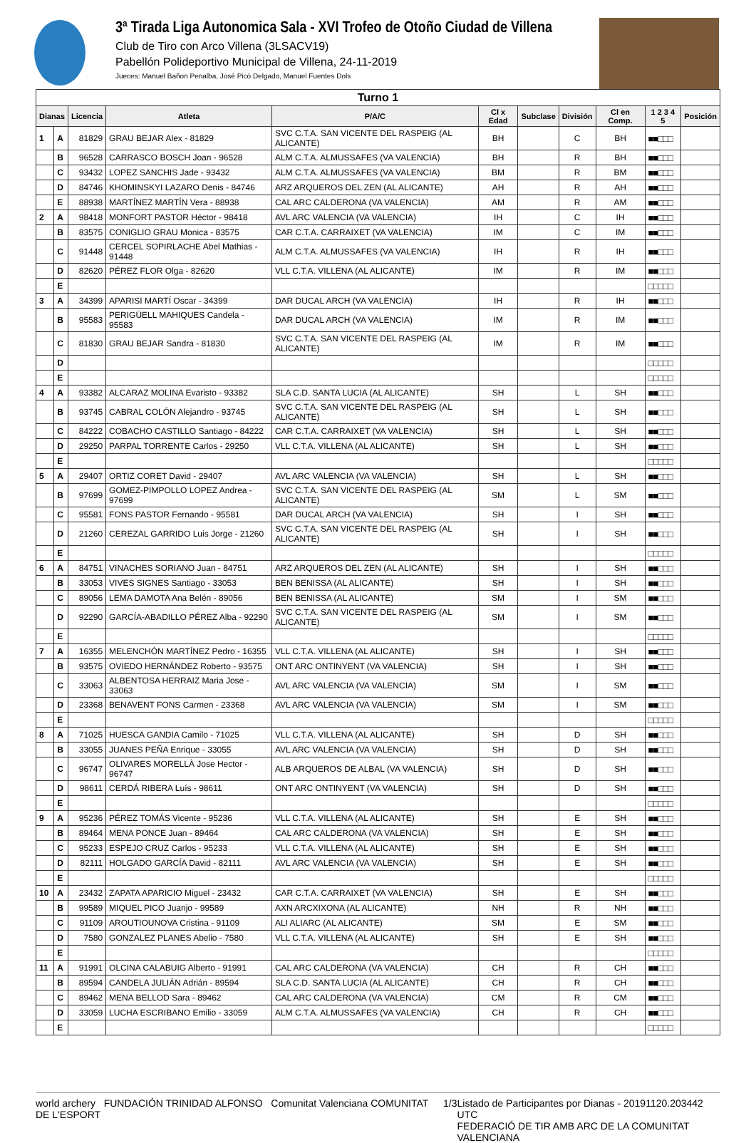3ª Tirada Liga Autonomica Sala - XVI Trofeo de Otoño Ciudad de Villena
Club de Tiro con Arco Villena (3LSACV19)
Pabellón Polideportivo Municipal de Villena, 24-11-2019
Jueces: Manuel Bañon Penalba, José Picó Delgado, Manuel Fuentes Dols
| Turno 1 | | | | | | | | | | |
| Dianas | | Licencia | Atleta | P/A/C | Cl x Edad | Subclase | División | Cl en Comp. | 1 2 3 4 5 | Posición |
| 1 | A | 81829 | GRAU BEJAR Alex - 81829 | SVC C.T.A. SAN VICENTE DEL RASPEIG (AL ALICANTE) | BH | | C | BH | ■■□□□ | |
| | B | 96528 | CARRASCO BOSCH Joan - 96528 | ALM C.T.A. ALMUSSAFES (VA VALENCIA) | BH | | R | BH | ■■□□□ | |
| | C | 93432 | LOPEZ SANCHIS Jade - 93432 | ALM C.T.A. ALMUSSAFES (VA VALENCIA) | BM | | R | BM | ■■□□□ | |
| | D | 84746 | KHOMINSKYI LAZARO Denis - 84746 | ARZ ARQUEROS DEL ZEN (AL ALICANTE) | AH | | R | AH | ■■□□□ | |
| | E | 88938 | MARTÍNEZ MARTÍN Vera - 88938 | CAL ARC CALDERONA (VA VALENCIA) | AM | | R | AM | ■■□□□ | |
| 2 | A | 98418 | MONFORT PASTOR Héctor - 98418 | AVL ARC VALENCIA (VA VALENCIA) | IH | | C | IH | ■■□□□ | |
| | B | 83575 | CONIGLIO GRAU Monica - 83575 | CAR C.T.A. CARRAIXET (VA VALENCIA) | IM | | C | IM | ■■□□□ | |
| | C | 91448 | CERCEL SOPIRLACHE Abel Mathias - 91448 | ALM C.T.A. ALMUSSAFES (VA VALENCIA) | IH | | R | IH | ■■□□□ | |
| | D | 82620 | PÉREZ FLOR Olga - 82620 | VLL C.T.A. VILLENA (AL ALICANTE) | IM | | R | IM | ■■□□□ | |
| | E | | | | | | | | □□□□□ | |
| 3 | A | 34399 | APARISI MARTÍ Oscar - 34399 | DAR DUCAL ARCH (VA VALENCIA) | IH | | R | IH | ■■□□□ | |
| | B | 95583 | PERIGÜELL MAHIQUES Candela - 95583 | DAR DUCAL ARCH (VA VALENCIA) | IM | | R | IM | ■■□□□ | |
| | C | 81830 | GRAU BEJAR Sandra - 81830 | SVC C.T.A. SAN VICENTE DEL RASPEIG (AL ALICANTE) | IM | | R | IM | ■■□□□ | |
| | D | | | | | | | | □□□□□ | |
| | E | | | | | | | | □□□□□ | |
| 4 | A | 93382 | ALCARAZ MOLINA Evaristo - 93382 | SLA C.D. SANTA LUCIA (AL ALICANTE) | SH | | L | SH | ■■□□□ | |
| | B | 93745 | CABRAL COLÓN Alejandro - 93745 | SVC C.T.A. SAN VICENTE DEL RASPEIG (AL ALICANTE) | SH | | L | SH | ■■□□□ | |
| | C | 84222 | COBACHO CASTILLO Santiago - 84222 | CAR C.T.A. CARRAIXET (VA VALENCIA) | SH | | L | SH | ■■□□□ | |
| | D | 29250 | PARPAL TORRENTE Carlos - 29250 | VLL C.T.A. VILLENA (AL ALICANTE) | SH | | L | SH | ■■□□□ | |
| | E | | | | | | | | □□□□□ | |
| 5 | A | 29407 | ORTIZ CORET David - 29407 | AVL ARC VALENCIA (VA VALENCIA) | SH | | L | SH | ■■□□□ | |
| | B | 97699 | GOMEZ-PIMPOLLO LOPEZ Andrea - 97699 | SVC C.T.A. SAN VICENTE DEL RASPEIG (AL ALICANTE) | SM | | L | SM | ■■□□□ | |
| | C | 95581 | FONS PASTOR Fernando - 95581 | DAR DUCAL ARCH (VA VALENCIA) | SH | | I | SH | ■■□□□ | |
| | D | 21260 | CEREZAL GARRIDO Luis Jorge - 21260 | SVC C.T.A. SAN VICENTE DEL RASPEIG (AL ALICANTE) | SH | | I | SH | ■■□□□ | |
| | E | | | | | | | | □□□□□ | |
| 6 | A | 84751 | VINACHES SORIANO Juan - 84751 | ARZ ARQUEROS DEL ZEN (AL ALICANTE) | SH | | I | SH | ■■□□□ | |
| | B | 33053 | VIVES SIGNES Santiago - 33053 | BEN BENISSA (AL ALICANTE) | SH | | I | SH | ■■□□□ | |
| | C | 89056 | LEMA DAMOTA Ana Belén - 89056 | BEN BENISSA (AL ALICANTE) | SM | | I | SM | ■■□□□ | |
| | D | 92290 | GARCÍA-ABADILLO PÉREZ Alba - 92290 | SVC C.T.A. SAN VICENTE DEL RASPEIG (AL ALICANTE) | SM | | I | SM | ■■□□□ | |
| | E | | | | | | | | □□□□□ | |
| 7 | A | 16355 | MELENCHÓN MARTÍNEZ Pedro - 16355 | VLL C.T.A. VILLENA (AL ALICANTE) | SH | | I | SH | ■■□□□ | |
| | B | 93575 | OVIEDO HERNÁNDEZ Roberto - 93575 | ONT ARC ONTINYENT (VA VALENCIA) | SH | | I | SH | ■■□□□ | |
| | C | 33063 | ALBENTOSA HERRAIZ Maria Jose - 33063 | AVL ARC VALENCIA (VA VALENCIA) | SM | | I | SM | ■■□□□ | |
| | D | 23368 | BENAVENT FONS Carmen - 23368 | AVL ARC VALENCIA (VA VALENCIA) | SM | | I | SM | ■■□□□ | |
| | E | | | | | | | | □□□□□ | |
| 8 | A | 71025 | HUESCA GANDIA Camilo - 71025 | VLL C.T.A. VILLENA (AL ALICANTE) | SH | | D | SH | ■■□□□ | |
| | B | 33055 | JUANES PEÑA Enrique - 33055 | AVL ARC VALENCIA (VA VALENCIA) | SH | | D | SH | ■■□□□ | |
| | C | 96747 | OLIVARES MORELLÀ Jose Hector - 96747 | ALB ARQUEROS DE ALBAL (VA VALENCIA) | SH | | D | SH | ■■□□□ | |
| | D | 98611 | CERDÁ RIBERA Luís - 98611 | ONT ARC ONTINYENT (VA VALENCIA) | SH | | D | SH | ■■□□□ | |
| | E | | | | | | | | □□□□□ | |
| 9 | A | 95236 | PÉREZ TOMÁS Vicente - 95236 | VLL C.T.A. VILLENA (AL ALICANTE) | SH | | E | SH | ■■□□□ | |
| | B | 89464 | MENA PONCE Juan - 89464 | CAL ARC CALDERONA (VA VALENCIA) | SH | | E | SH | ■■□□□ | |
| | C | 95233 | ESPEJO CRUZ Carlos - 95233 | VLL C.T.A. VILLENA (AL ALICANTE) | SH | | E | SH | ■■□□□ | |
| | D | 82111 | HOLGADO GARCÍA David - 82111 | AVL ARC VALENCIA (VA VALENCIA) | SH | | E | SH | ■■□□□ | |
| | E | | | | | | | | □□□□□ | |
| 10 | A | 23432 | ZAPATA APARICIO Miguel - 23432 | CAR C.T.A. CARRAIXET (VA VALENCIA) | SH | | E | SH | ■■□□□ | |
| | B | 99589 | MIQUEL PICO Juanjo - 99589 | AXN ARCXIXONA (AL ALICANTE) | NH | | R | NH | ■■□□□ | |
| | C | 91109 | AROUTIOUNOVA Cristina - 91109 | ALI ALIARC (AL ALICANTE) | SM | | E | SM | ■■□□□ | |
| | D | 7580 | GONZALEZ PLANES Abelio - 7580 | VLL C.T.A. VILLENA (AL ALICANTE) | SH | | E | SH | ■■□□□ | |
| | E | | | | | | | | □□□□□ | |
| 11 | A | 91991 | OLCINA CALABUIG Alberto - 91991 | CAL ARC CALDERONA (VA VALENCIA) | CH | | R | CH | ■■□□□ | |
| | B | 89594 | CANDELA JULIÁN Adrián - 89594 | SLA C.D. SANTA LUCIA (AL ALICANTE) | CH | | R | CH | ■■□□□ | |
| | C | 89462 | MENA BELLOD Sara - 89462 | CAL ARC CALDERONA (VA VALENCIA) | CM | | R | CM | ■■□□□ | |
| | D | 33059 | LUCHA ESCRIBANO Emilio - 33059 | ALM C.T.A. ALMUSSAFES (VA VALENCIA) | CH | | R | CH | ■■□□□ | |
| | E | | | | | | | | □□□□□ | |
world archery FUNDACIÓN TRINIDAD ALFONSO Comunitat Valenciana COMUNITAT DE L'ESPORT 1/3 Listado de Participantes por Dianas - 20191120.203442 UTC
FEDERACIÓ DE TIR AMB ARC DE LA COMUNITAT VALENCIANA